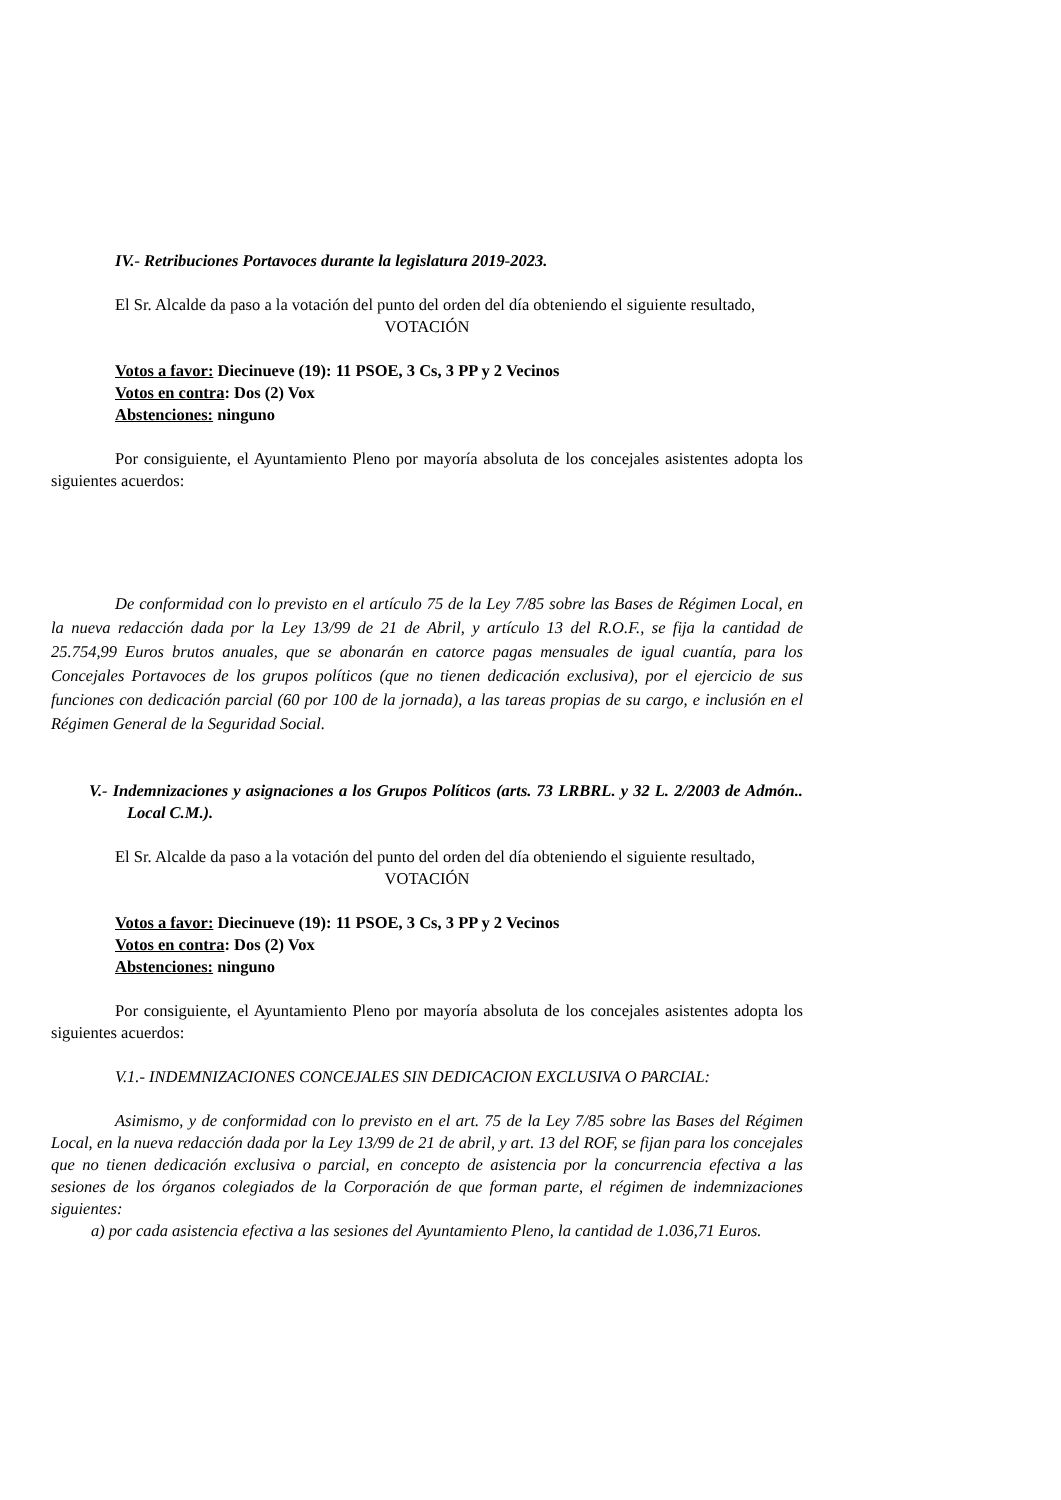IV.- Retribuciones Portavoces durante la legislatura 2019-2023.
El Sr. Alcalde da paso a la votación del punto del orden del día obteniendo el siguiente resultado,
VOTACIÓN
Votos a favor: Diecinueve (19): 11 PSOE, 3 Cs, 3 PP y 2 Vecinos
Votos en contra: Dos (2) Vox
Abstenciones: ninguno
Por consiguiente, el Ayuntamiento Pleno por mayoría absoluta de los concejales asistentes adopta los siguientes acuerdos:
De conformidad con lo previsto en el artículo 75 de la Ley 7/85 sobre las Bases de Régimen Local, en la nueva redacción dada por la Ley 13/99 de 21 de Abril, y artículo 13 del R.O.F., se fija la cantidad de 25.754,99 Euros brutos anuales, que se abonarán en catorce pagas mensuales de igual cuantía, para los Concejales Portavoces de los grupos políticos (que no tienen dedicación exclusiva), por el ejercicio de sus funciones con dedicación parcial (60 por 100 de la jornada), a las tareas propias de su cargo, e inclusión en el Régimen General de la Seguridad Social.
V.- Indemnizaciones y asignaciones a los Grupos Políticos (arts. 73 LRBRL. y 32 L. 2/2003 de Admón.. Local C.M.).
El Sr. Alcalde da paso a la votación del punto del orden del día obteniendo el siguiente resultado,
VOTACIÓN
Votos a favor: Diecinueve (19): 11 PSOE, 3 Cs, 3 PP y 2 Vecinos
Votos en contra: Dos (2) Vox
Abstenciones: ninguno
Por consiguiente, el Ayuntamiento Pleno por mayoría absoluta de los concejales asistentes adopta los siguientes acuerdos:
V.1.- INDEMNIZACIONES CONCEJALES SIN DEDICACION EXCLUSIVA O PARCIAL:
Asimismo, y de conformidad con lo previsto en el art. 75 de la Ley 7/85 sobre las Bases del Régimen Local, en la nueva redacción dada por la Ley 13/99 de 21 de abril, y art. 13 del ROF, se fijan para los concejales que no tienen dedicación exclusiva o parcial, en concepto de asistencia por la concurrencia efectiva a las sesiones de los órganos colegiados de la Corporación de que forman parte, el régimen de indemnizaciones siguientes:
a) por cada asistencia efectiva a las sesiones del Ayuntamiento Pleno, la cantidad de 1.036,71 Euros.